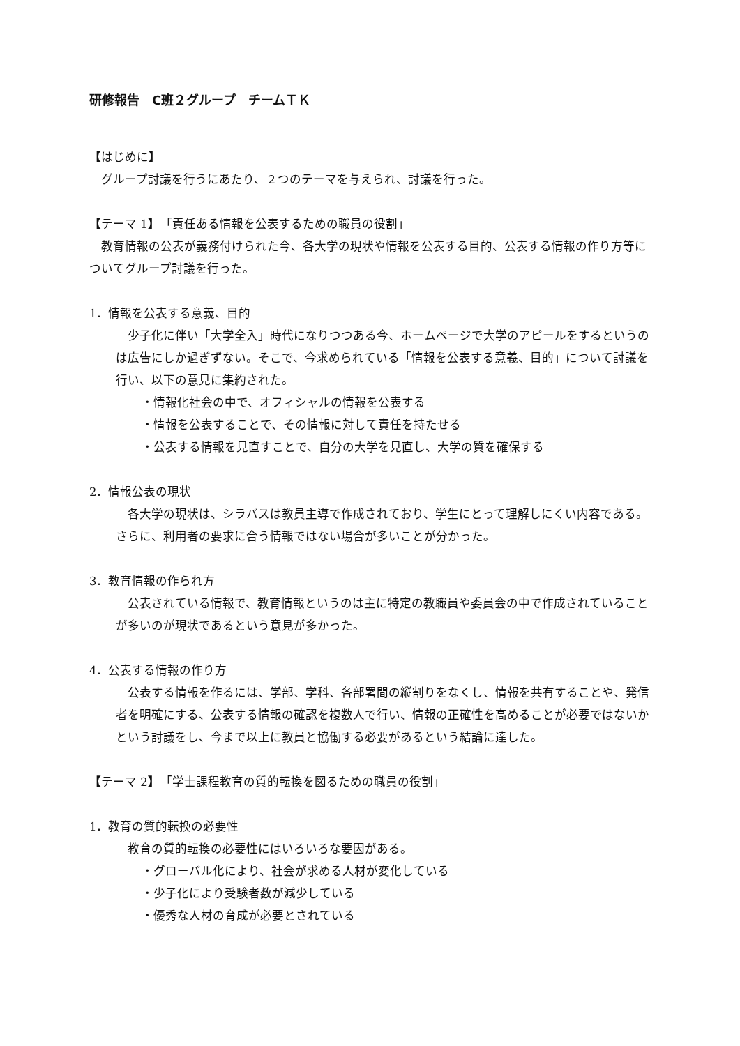研修報告　C班２グループ　チームＴＫ
【はじめに】
　グループ討議を行うにあたり、２つのテーマを与えられ、討議を行った。
【テーマ 1】　「責任ある情報を公表するための職員の役割」
　教育情報の公表が義務付けられた今、各大学の現状や情報を公表する目的、公表する情報の作り方等についてグループ討議を行った。
1．情報を公表する意義、目的
　少子化に伴い「大学全入」時代になりつつある今、ホームページで大学のアピールをするというのは広告にしか過ぎずない。そこで、今求められている「情報を公表する意義、目的」について討議を行い、以下の意見に集約された。
・情報化社会の中で、オフィシャルの情報を公表する
・情報を公表することで、その情報に対して責任を持たせる
・公表する情報を見直すことで、自分の大学を見直し、大学の質を確保する
2．情報公表の現状
　各大学の現状は、シラバスは教員主導で作成されており、学生にとって理解しにくい内容である。さらに、利用者の要求に合う情報ではない場合が多いことが分かった。
3．教育情報の作られ方
　公表されている情報で、教育情報というのは主に特定の教職員や委員会の中で作成されていることが多いのが現状であるという意見が多かった。
4．公表する情報の作り方
　公表する情報を作るには、学部、学科、各部署間の縦割りをなくし、情報を共有することや、発信者を明確にする、公表する情報の確認を複数人で行い、情報の正確性を高めることが必要ではないかという討議をし、今まで以上に教員と協働する必要があるという結論に達した。
【テーマ 2】　「学士課程教育の質的転換を図るための職員の役割」
1．教育の質的転換の必要性
　教育の質的転換の必要性にはいろいろな要因がある。
・グローバル化により、社会が求める人材が変化している
・少子化により受験者数が減少している
・優秀な人材の育成が必要とされている